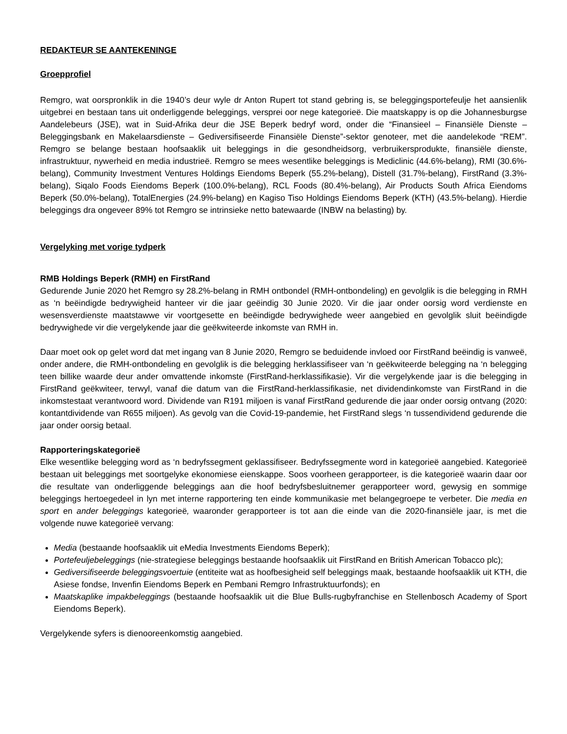REDAKTEUR SE AANTEKENINGE
Groepprofiel
Remgro, wat oorspronklik in die 1940’s deur wyle dr Anton Rupert tot stand gebring is, se beleggingsportefeulje het aansienlik uitgebrei en bestaan tans uit onderliggende beleggings, versprei oor nege kategorieë. Die maatskappy is op die Johannesburgse Aandelebeurs (JSE), wat in Suid-Afrika deur die JSE Beperk bedryf word, onder die “Finansieel – Finansiële Dienste – Beleggingsbank en Makelaarsdienste – Gediversifiseerde Finansiële Dienste”-sektor genoteer, met die aandelekode “REM”. Remgro se belange bestaan hoofsaaklik uit beleggings in die gesondheidsorg, verbruikersprodukte, finansiële dienste, infrastruktuur, nywerheid en media industrieë. Remgro se mees wesentlike beleggings is Mediclinic (44.6%-belang), RMI (30.6%-belang), Community Investment Ventures Holdings Eiendoms Beperk (55.2%-belang), Distell (31.7%-belang), FirstRand (3.3%-belang), Siqalo Foods Eiendoms Beperk (100.0%-belang), RCL Foods (80.4%-belang), Air Products South Africa Eiendoms Beperk (50.0%-belang), TotalEnergies (24.9%-belang) en Kagiso Tiso Holdings Eiendoms Beperk (KTH) (43.5%-belang). Hierdie beleggings dra ongeveer 89% tot Remgro se intrinsieke netto batewaarde (INBW na belasting) by.
Vergelyking met vorige tydperk
RMB Holdings Beperk (RMH) en FirstRand
Gedurende Junie 2020 het Remgro sy 28.2%-belang in RMH ontbondel (RMH-ontbondeling) en gevolglik is die belegging in RMH as ‘n beëindigde bedrywigheid hanteer vir die jaar geëindig 30 Junie 2020. Vir die jaar onder oorsig word verdienste en wesensverdienste maatstawwe vir voortgesette en beëindigde bedrywighede weer aangebied en gevolglik sluit beëindigde bedrywighede vir die vergelykende jaar die geëkwiteerde inkomste van RMH in.
Daar moet ook op gelet word dat met ingang van 8 Junie 2020, Remgro se beduidende invloed oor FirstRand beëindig is vanweë, onder andere, die RMH-ontbondeling en gevolglik is die belegging herklassifiseer van ‘n geëkwiteerde belegging na ‘n belegging teen billike waarde deur ander omvattende inkomste (FirstRand-herklassifikasie). Vir die vergelykende jaar is die belegging in FirstRand geëkwiteer, terwyl, vanaf die datum van die FirstRand-herklassifikasie, net dividendinkomste van FirstRand in die inkomstestaat verantwoord word. Dividende van R191 miljoen is vanaf FirstRand gedurende die jaar onder oorsig ontvang (2020: kontantdividende van R655 miljoen). As gevolg van die Covid-19-pandemie, het FirstRand slegs ‘n tussendividend gedurende die jaar onder oorsig betaal.
Rapporteringskategorieë
Elke wesentlike belegging word as ‘n bedryfssegment geklassifiseer. Bedryfssegmente word in kategorieë aangebied. Kategorieë bestaan uit beleggings met soortgelyke ekonomiese eienskappe. Soos voorheen gerapporteer, is die kategorieë waarin daar oor die resultate van onderliggende beleggings aan die hoof bedryfsbesluitnemer gerapporteer word, gewysig en sommige beleggings hertoegedeel in lyn met interne rapportering ten einde kommunikasie met belangegroepe te verbeter. Die media en sport en ander beleggings kategorieë, waaronder gerapporteer is tot aan die einde van die 2020-finansiële jaar, is met die volgende nuwe kategorieë vervang:
Media (bestaande hoofsaaklik uit eMedia Investments Eiendoms Beperk);
Portefeuljebeleggings (nie-strategiese beleggings bestaande hoofsaaklik uit FirstRand en British American Tobacco plc);
Gediversifiseerde beleggingsvoertuie (entiteite wat as hoofbesigheid self beleggings maak, bestaande hoofsaaklik uit KTH, die Asiese fondse, Invenfin Eiendoms Beperk en Pembani Remgro Infrastruktuurfonds); en
Maatskaplike impakbeleggings (bestaande hoofsaaklik uit die Blue Bulls-rugbyfranchise en Stellenbosch Academy of Sport Eiendoms Beperk).
Vergelykende syfers is dienooreenkomstig aangebied.